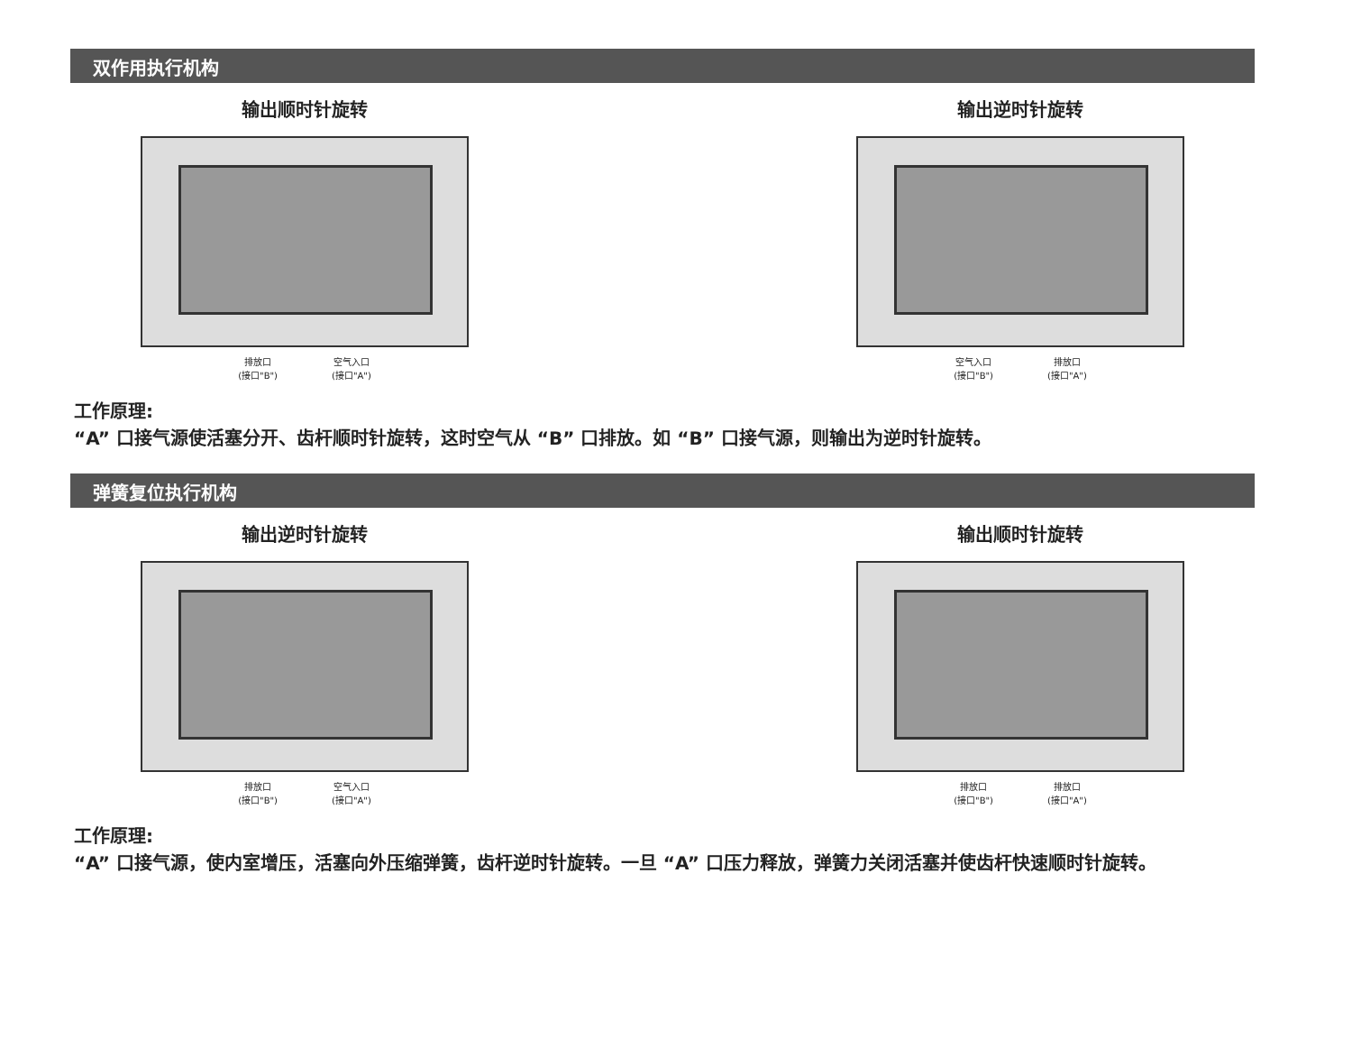双作用执行机构
输出顺时针旋转
排放口
(接口"B") 空气入口
(接口"A")
输出逆时针旋转
空气入口
(接口"B") 排放口
(接口"A")
工作原理:
“A” 口接气源使活塞分开、齿杆顺时针旋转，这时空气从 “B” 口排放。如 “B” 口接气源，则输出为逆时针旋转。
弹簧复位执行机构
输出逆时针旋转
排放口
(接口"B") 空气入口
(接口"A")
输出顺时针旋转
排放口
(接口"B") 排放口
(接口"A")
工作原理:
“A” 口接气源，使内室增压，活塞向外压缩弹簧，齿杆逆时针旋转。一旦 “A” 口压力释放，弹簧力关闭活塞并使齿杆快速顺时针旋转。